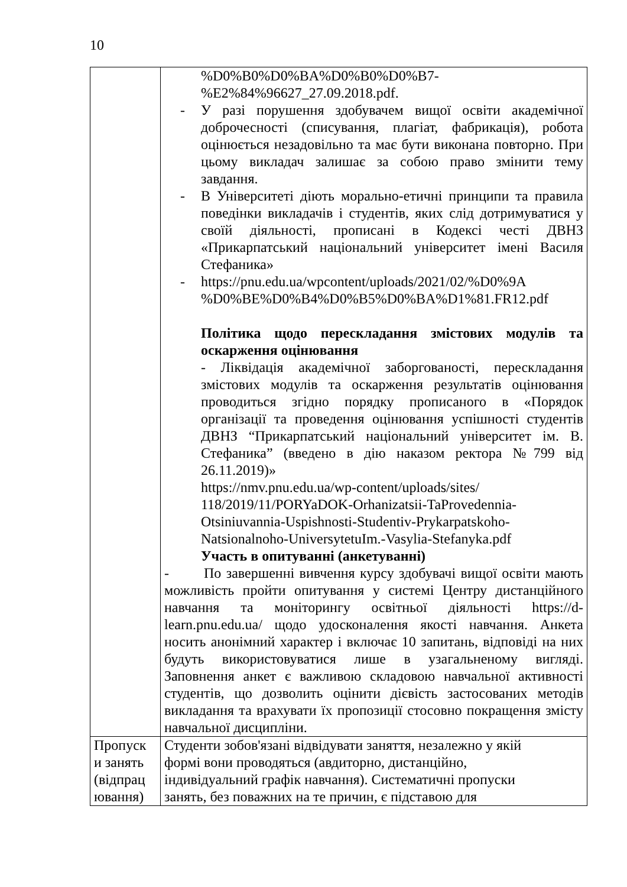10
| | %D0%B0%D0%BA%D0%B0%D0%B7- %E2%84%96627_27.09.2018.pdf. - У разі порушення здобувачем вищої освіти академічної доброчесності (списування, плагіат, фабрикація), робота оцінюється незадовільно та має бути виконана повторно. При цьому викладач залишає за собою право змінити тему завдання. - В Університеті діють морально-етичні принципи та правила поведінки викладачів і студентів, яких слід дотримуватися у своїй діяльності, прописані в Кодексі честі ДВНЗ «Прикарпатський національний університет імені Василя Стефаника» - https://pnu.edu.ua/wpcontent/uploads/2021/02/%D0%9A %D0%BE%D0%B4%D0%B5%D0%BA%D1%81.FR12.pdf Політика щодо перескладання змістових модулів та оскарження оцінювання - Ліквідація академічної заборгованості, перескладання змістових модулів та оскарження результатів оцінювання проводиться згідно порядку прописаного в «Порядок організації та проведення оцінювання успішності студентів ДВНЗ “Прикарпатський національний університет ім. В. Стефаника” (введено в дію наказом ректора №799 від 26.11.2019)» https://nmv.pnu.edu.ua/wp-content/uploads/sites/ 118/2019/11/PORYaDOK-Orhanizatsii-TaProvedennia- Otsiniuvannia-Uspishnosti-Studentiv-Prykarpatskoho- Natsionalnoho-UniversytetuIm.-Vasylia-Stefanyka.pdf Участь в опитуванні (анкетуванні) - По завершенні вивчення курсу здобувачі вищої освіти мають можливість пройти опитування у системі Центру дистанційного навчання та моніторингу освітньої діяльності https://d-learn.pnu.edu.ua/ щодо удосконалення якості навчання. Анкета носить анонімний характер і включає 10 запитань, відповіді на них будуть використовуватися лише в узагальненому вигляді. Заповнення анкет є важливою складовою навчальної активності студентів, що дозволить оцінити дієвість застосованих методів викладання та врахувати їх пропозиції стосовно покращення змісту навчальної дисципліни. |
| Пропуск и занять (відпрац ювання) | Студенти зобов'язані відвідувати заняття, незалежно у якій формі вони проводяться (авдиторно, дистанційно, індивідуальний графік навчання). Систематичні пропуски занять, без поважних на те причин, є підставою для |